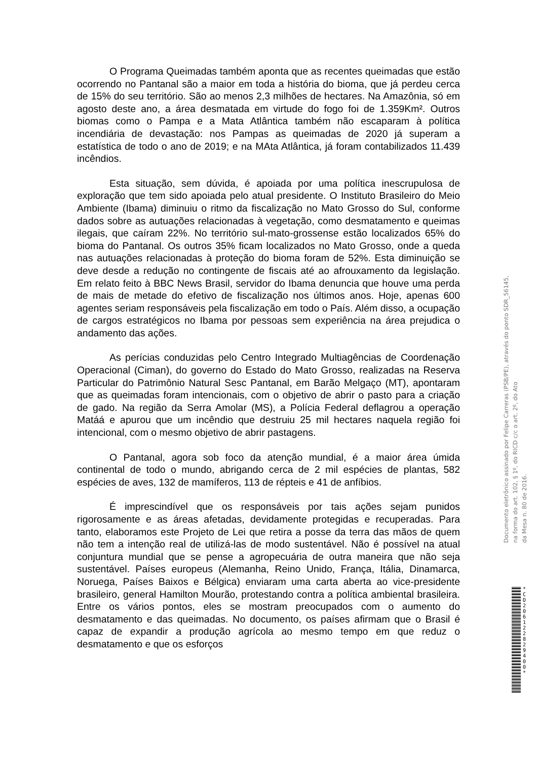O Programa Queimadas também aponta que as recentes queimadas que estão ocorrendo no Pantanal são a maior em toda a história do bioma, que já perdeu cerca de 15% do seu território. São ao menos 2,3 milhões de hectares. Na Amazônia, só em agosto deste ano, a área desmatada em virtude do fogo foi de 1.359Km². Outros biomas como o Pampa e a Mata Atlântica também não escaparam à política incendiária de devastação: nos Pampas as queimadas de 2020 já superam a estatística de todo o ano de 2019; e na MAta Atlântica, já foram contabilizados 11.439 incêndios.
Esta situação, sem dúvida, é apoiada por uma política inescrupulosa de exploração que tem sido apoiada pelo atual presidente. O Instituto Brasileiro do Meio Ambiente (Ibama) diminuiu o ritmo da fiscalização no Mato Grosso do Sul, conforme dados sobre as autuações relacionadas à vegetação, como desmatamento e queimas ilegais, que caíram 22%. No território sul-mato-grossense estão localizados 65% do bioma do Pantanal. Os outros 35% ficam localizados no Mato Grosso, onde a queda nas autuações relacionadas à proteção do bioma foram de 52%. Esta diminuição se deve desde a redução no contingente de fiscais até ao afrouxamento da legislação. Em relato feito à BBC News Brasil, servidor do Ibama denuncia que houve uma perda de mais de metade do efetivo de fiscalização nos últimos anos. Hoje, apenas 600 agentes seriam responsáveis pela fiscalização em todo o País. Além disso, a ocupação de cargos estratégicos no Ibama por pessoas sem experiência na área prejudica o andamento das ações.
As perícias conduzidas pelo Centro Integrado Multiagências de Coordenação Operacional (Ciman), do governo do Estado do Mato Grosso, realizadas na Reserva Particular do Patrimônio Natural Sesc Pantanal, em Barão Melgaço (MT), apontaram que as queimadas foram intencionais, com o objetivo de abrir o pasto para a criação de gado. Na região da Serra Amolar (MS), a Polícia Federal deflagrou a operação Matáá e apurou que um incêndio que destruiu 25 mil hectares naquela região foi intencional, com o mesmo objetivo de abrir pastagens.
O Pantanal, agora sob foco da atenção mundial, é a maior área úmida continental de todo o mundo, abrigando cerca de 2 mil espécies de plantas, 582 espécies de aves, 132 de mamíferos, 113 de répteis e 41 de anfíbios.
É imprescindível que os responsáveis por tais ações sejam punidos rigorosamente e as áreas afetadas, devidamente protegidas e recuperadas. Para tanto, elaboramos este Projeto de Lei que retira a posse da terra das mãos de quem não tem a intenção real de utilizá-las de modo sustentável. Não é possível na atual conjuntura mundial que se pense a agropecuária de outra maneira que não seja sustentável. Países europeus (Alemanha, Reino Unido, França, Itália, Dinamarca, Noruega, Países Baixos e Bélgica) enviaram uma carta aberta ao vice-presidente brasileiro, general Hamilton Mourão, protestando contra a política ambiental brasileira. Entre os vários pontos, eles se mostram preocupados com o aumento do desmatamento e das queimadas. No documento, os países afirmam que o Brasil é capaz de expandir a produção agrícola ao mesmo tempo em que reduz o desmatamento e que os esforços
Documento eletrônico assinado por Felipe Carreras (PSB/PE), através do ponto SDR_56145,
na forma do art. 102, § 1º, do RICD c/c o art. 2º, do Ato
da Mesa n. 80 de 2016.
* C D 2 0 6 1 2 2 8 2 9 4 0 0 *